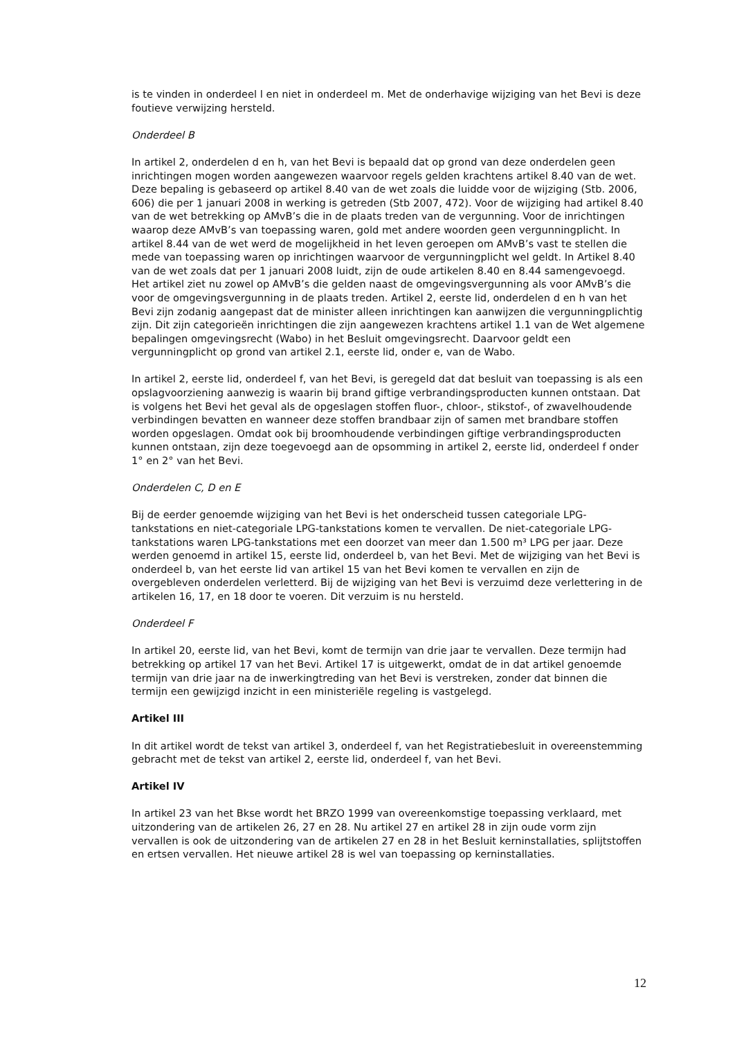is te vinden in onderdeel l en niet in onderdeel m. Met de onderhavige wijziging van het Bevi is deze foutieve verwijzing hersteld.
Onderdeel B
In artikel 2, onderdelen d en h, van het Bevi is bepaald dat op grond van deze onderdelen geen inrichtingen mogen worden aangewezen waarvoor regels gelden krachtens artikel 8.40 van de wet. Deze bepaling is gebaseerd op artikel 8.40 van de wet zoals die luidde voor de wijziging (Stb. 2006, 606) die per 1 januari 2008 in werking is getreden (Stb 2007, 472). Voor de wijziging had artikel 8.40 van de wet betrekking op AMvB’s die in de plaats treden van de vergunning. Voor de inrichtingen waarop deze AMvB’s van toepassing waren, gold met andere woorden geen vergunningplicht. In artikel 8.44 van de wet werd de mogelijkheid in het leven geroepen om AMvB’s vast te stellen die mede van toepassing waren op inrichtingen waarvoor de vergunningplicht wel geldt. In Artikel 8.40 van de wet zoals dat per 1 januari 2008 luidt, zijn de oude artikelen 8.40 en 8.44 samengevoegd. Het artikel ziet nu zowel op AMvB’s die gelden naast de omgevingsvergunning als voor AMvB’s die voor de omgevingsvergunning in de plaats treden. Artikel 2, eerste lid, onderdelen d en h van het Bevi zijn zodanig aangepast dat de minister alleen inrichtingen kan aanwijzen die vergunningplichtig zijn. Dit zijn categorieën inrichtingen die zijn aangewezen krachtens artikel 1.1 van de Wet algemene bepalingen omgevingsrecht (Wabo) in het Besluit omgevingsrecht. Daarvoor geldt een vergunningplicht op grond van artikel 2.1, eerste lid, onder e, van de Wabo.
In artikel 2, eerste lid, onderdeel f, van het Bevi, is geregeld dat dat besluit van toepassing is als een opslagvoorziening aanwezig is waarin bij brand giftige verbrandingsproducten kunnen ontstaan. Dat is volgens het Bevi het geval als de opgeslagen stoffen fluor-, chloor-, stikstof-, of zwavelhoudende verbindingen bevatten en wanneer deze stoffen brandbaar zijn of samen met brandbare stoffen worden opgeslagen. Omdat ook bij broomhoudende verbindingen giftige verbrandingsproducten kunnen ontstaan, zijn deze toegevoegd aan de opsomming in artikel 2, eerste lid, onderdeel f onder 1° en 2° van het Bevi.
Onderdelen C, D en E
Bij de eerder genoemde wijziging van het Bevi is het onderscheid tussen categoriale LPG-tankstations en niet-categoriale LPG-tankstations komen te vervallen. De niet-categoriale LPG-tankstations waren LPG-tankstations met een doorzet van meer dan 1.500 m³ LPG per jaar. Deze werden genoemd in artikel 15, eerste lid, onderdeel b, van het Bevi. Met de wijziging van het Bevi is onderdeel b, van het eerste lid van artikel 15 van het Bevi komen te vervallen en zijn de overgebleven onderdelen verletterd. Bij de wijziging van het Bevi is verzuimd deze verlettering in de artikelen 16, 17, en 18 door te voeren. Dit verzuim is nu hersteld.
Onderdeel F
In artikel 20, eerste lid, van het Bevi, komt de termijn van drie jaar te vervallen. Deze termijn had betrekking op artikel 17 van het Bevi. Artikel 17 is uitgewerkt, omdat de in dat artikel genoemde termijn van drie jaar na de inwerkingtreding van het Bevi is verstreken, zonder dat binnen die termijn een gewijzigd inzicht in een ministeriële regeling is vastgelegd.
Artikel III
In dit artikel wordt de tekst van artikel 3, onderdeel f, van het Registratiebesluit in overeenstemming gebracht met de tekst van artikel 2, eerste lid, onderdeel f, van het Bevi.
Artikel IV
In artikel 23 van het Bkse wordt het BRZO 1999 van overeenkomstige toepassing verklaard, met uitzondering van de artikelen 26, 27 en 28. Nu artikel 27 en artikel 28 in zijn oude vorm zijn vervallen is ook de uitzondering van de artikelen 27 en 28 in het Besluit kerninstallaties, splijtstoffen en ertsen vervallen. Het nieuwe artikel 28 is wel van toepassing op kerninstallaties.
12